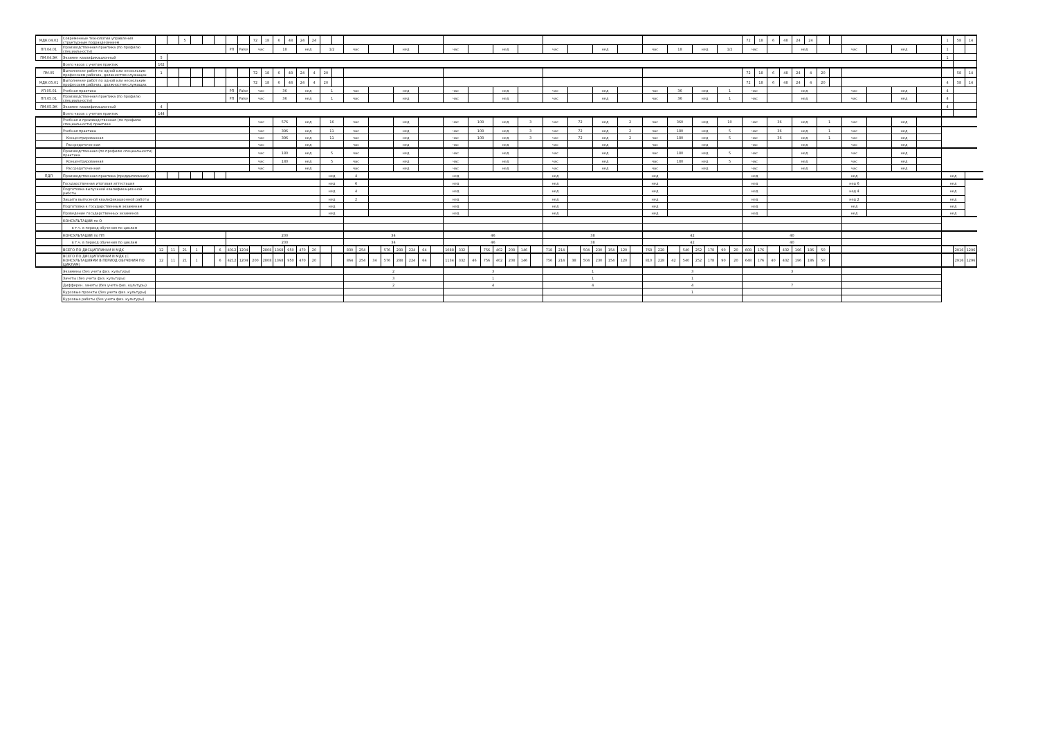| МДК.04.02 | Современные технологии управления структурным подразделением | | | 5 | | | | | | 72 | 18 | 6 | 48 | 24 | 24 | | | | | | | | | | | | | | | | | | | | | | | | | | | | | | | | | | | 72 | 18 | 6 | 48 | 24 | 24 | | | | | | | 1 | 58 | 14 |
| ПП.04.01 | Производственная практика (по профилю специальности) | | | | | | | РП | False | час | | 18 | | нед | | 1/2 | | час | | | | нед | | | | час | | | | нед | | | | час | | | | нед | | | | час | | 18 | | нед | | 1/2 | | час | | | | нед | | | | час | | нед | | 1 | | |
| ПМ.04.ЭК | Экзамен квалификационный | 5 | | | | | | | | | | | | | | | | | | | | | | | | | | | | | | | | | | | | | | | | | | | | | | | | | | | | | | | | | | | | 1 | | |
| | Всего часов с учетом практик | 162 | | | | | | | | | | | | | | | | | | | | | | | | | | | | | | | | | | | | | | | | | | | | | | | | | | | | | | | | | | | | | | |
| ПМ.05 | Выполнение работ по одной или нескольким профессиям рабочих, должностям служащих | 1 | | | | | | | | 72 | 18 | 6 | 48 | 24 | 4 | 20 | | | | | | | | | | | | | | | | | | | | | | | | | | | | | | | | | | 72 | 18 | 6 | 48 | 24 | 4 | 20 | | | | | | | 58 | 14 |
| МДК.05.01 | Выполнение работ по одной или нескольким профессиям рабочих, должностям служащих | | | | | | | | | 72 | 18 | 6 | 48 | 24 | 4 | 20 | | | | | | | | | | | | | | | | | | | | | | | | | | | | | | | | | | 72 | 18 | 6 | 48 | 24 | 4 | 20 | | | | | | 4 | 58 | 14 |
| УП.05.01 | Учебная практика | | | | | | | РП | False | час | | 36 | | нед | | 1 | | час | | | | нед | | | | час | | | | нед | | | | час | | | | нед | | | | час | | 36 | | нед | | 1 | | час | | | | нед | | | | час | | нед | | 4 | | |
| ПП.05.01 | Производственная практика (по профилю специальности) | | | | | | | РП | False | час | | 36 | | нед | | 1 | | час | | | | нед | | | | час | | | | нед | | | | час | | | | нед | | | | час | | 36 | | нед | | 1 | | час | | | | нед | | | | час | | нед | | 4 | | |
| ПМ.05.ЭК | Экзамен квалификационный | 4 | | | | | | | | | | | | | | | | | | | | | | | | | | | | | | | | | | | | | | | | | | | | | | | | | | | | | | | | | | | | 4 | | |
| | Всего часов с учетом практик | 144 | | | | | | | | | | | | | | | | | | | | | | | | | | | | | | | | | | | | | | | | | | | | | | | | | | | | | | | | | | | | | | |
| | Учебная и производственная (по профилю специальности) практики | | | | | | | | | час | | 576 | | нед | | 16 | | час | | | | нед | | | | час | | 108 | | нед | | 3 | | час | | 72 | | нед | | 2 | | час | | 360 | | нед | | 10 | | час | | 36 | | нед | | 1 | | час | | нед | | | | |
| | Учебная практика | | | | | | | | | час | | 396 | | нед | | 11 | | час | | | | нед | | | | час | | 108 | | нед | | 3 | | час | | 72 | | нед | | 2 | | час | | 180 | | нед | | 5 | | час | | 36 | | нед | | 1 | | час | | нед | | | | |
| | Концентрированная | | | | | | | | | час | | 396 | | нед | | 11 | | час | | | | нед | | | | час | | 108 | | нед | | 3 | | час | | 72 | | нед | | 2 | | час | | 180 | | нед | | 5 | | час | | 36 | | нед | | 1 | | час | | нед | | | | |
| | Рассредоточенная | | | | | | | | | час | | | | нед | | | | час | | | | нед | | | | час | | | | нед | | | | час | | | | нед | | | | час | | | | нед | | | | час | | | | нед | | | | час | | нед | | | | |
| | Производственная (по профилю специальности) практика | | | | | | | | | час | | 180 | | нед | | 5 | | час | | | | нед | | | | час | | | | нед | | | | час | | | | нед | | | | час | | 180 | | нед | | 5 | | час | | | | нед | | | | час | | нед | | | | |
| | Концентрированная | | | | | | | | | час | | 180 | | нед | | 5 | | час | | | | нед | | | | час | | | | нед | | | | час | | | | нед | | | | час | | 180 | | нед | | 5 | | час | | | | нед | | | | час | | нед | | | | |
| | Рассредоточенная | | | | | | | | | час | | | | нед | | | | час | | | | нед | | | | час | | | | нед | | | | час | | | | нед | | | | час | | | | нед | | | | час | | | | нед | | | | час | | нед | | | | |
| ПДП | Производственная практика (преддипломная) | | | | | | | | | | | | | | | нед | | 4 | | | | | | | | нед | | | | | | | | нед | | | | | | | | нед | | | | | | | | нед | | | | | | | | нед | | | | нед | | |
| | Государственная итоговая аттестация | | | | | | | | | | | | | | | нед | | 6 | | | | | | | | нед | | | | | | | | нед | | | | | | | | нед | | | | | | | | нед | | | | | | | | нед 6 | | | | нед | | |
| | Подготовка выпускной квалификационной работы | | | | | | | | | | | | | | | нед | | 4 | | | | | | | | нед | | | | | | | | нед | | | | | | | | нед | | | | | | | | нед | | | | | | | | нед 4 | | | | нед | | |
| | Защита выпускной квалификационной работы | | | | | | | | | | | | | | | нед | | 2 | | | | | | | | нед | | | | | | | | нед | | | | | | | | нед | | | | | | | | нед | | | | | | | | нед 2 | | | | нед | | |
| | Подготовка к государственным экзаменам | | | | | | | | | | | | | | | нед | | | | | | | | | | нед | | | | | | | | нед | | | | | | | | нед | | | | | | | | нед | | | | | | | | нед | | | | нед | | |
| | Проведение государственных экзаменов | | | | | | | | | | | | | | | нед | | | | | | | | | | нед | | | | | | | | нед | | | | | | | | нед | | | | | | | | нед | | | | | | | | нед | | | | нед | | |
| | КОНСУЛЬТАЦИИ по О | | | | | | | | | | | | | | | | | | | | | | | | | | | | | | | | | | | | | | | | | | | | | | | | | | | | | | | | | | | | | | | |
| | в т.ч. в период обучения по циклам | | | | | | | | | | | | | | | | | | | | | | | | | | | | | | | | | | | | | | | | | | | | | | | | | | | | | | | | | | | | | | | |
| | КОНСУЛЬТАЦИИ по ПП | | | | | | | 200 | | | | | | | | | | 34 | | | | | | | | 46 | | | | | | | | 38 | | | | | | | | 42 | | | | | | | | 40 | | | | | | | | | | | | | | |
| | в т.ч. в период обучения по циклам | | | | | | | 200 | | | | | | | | | | 34 | | | | | | | | 46 | | | | | | | | 38 | | | | | | | | 42 | | | | | | | | 40 | | | | | | | | | | | | | | |
| | ВСЕГО ПО ДИСЦИПЛИНАМ И МДК | 12 | 11 | 21 | 1 | | 6 | 4012 | 1204 | | 2808 | 1368 | 950 | 470 | 20 | | | 830 | 254 | | 576 | 288 | 224 | 64 | | 1088 | 332 | | 756 | 402 | 208 | 146 | | 718 | 214 | | 504 | 230 | 154 | 120 | | 768 | 228 | | 540 | 252 | 178 | 90 | 20 | 608 | 176 | | 432 | 196 | 186 | 50 | | | | | | | 2916 | 1296 |
| | ВСЕГО ПО ДИСЦИПЛИНАМ И МДК (С КОНСУЛЬТАЦИЯМИ В ПЕРИОД ОБУЧЕНИЯ ПО ЦИКЛАМ) | 12 | 11 | 21 | 1 | | 6 | 4212 | 1204 | 200 | 2808 | 1368 | 950 | 470 | 20 | | | 864 | 254 | 34 | 576 | 288 | 224 | 64 | | 1134 | 332 | 46 | 756 | 402 | 208 | 146 | | 756 | 214 | 38 | 504 | 230 | 154 | 120 | | 810 | 228 | 42 | 540 | 252 | 178 | 90 | 20 | 648 | 176 | 40 | 432 | 196 | 186 | 50 | | | | | | | 2916 | 1296 |
| | Экзамены (без учета физ. культуры) | | | | | | | | | | | | | | | | | 2 | | | | | | | | 3 | | | | | | | | 1 | | | | | | | | 3 | | | | | | | | 3 | | | | | | | | | | | | | | |
| | Зачеты (без учета физ. культуры) | | | | | | | | | | | | | | | | | 3 | | | | | | | | 1 | | | | | | | | 1 | | | | | | | | 1 | | | | | | | | | | | | | | | | | | | | | | |
| | Дифферен. зачеты (без учета физ. культуры) | | | | | | | | | | | | | | | | | 2 | | | | | | | | 4 | | | | | | | | 4 | | | | | | | | 4 | | | | | | | | 7 | | | | | | | | | | | | | | |
| | Курсовые проекты (без учета физ. культуры) | | | | | | | | | | | | | | | | | | | | | | | | | | | | | | | | | | | | | | | | | 1 | | | | | | | | | | | | | | | | | | | | | | |
| | Курсовые работы (без учета физ. культуры) | | | | | | | | | | | | | | | | | | | | | | | | | | | | | | | | | | | | | | | | | | | | | | | | | | | | | | | | | | | | | | | |